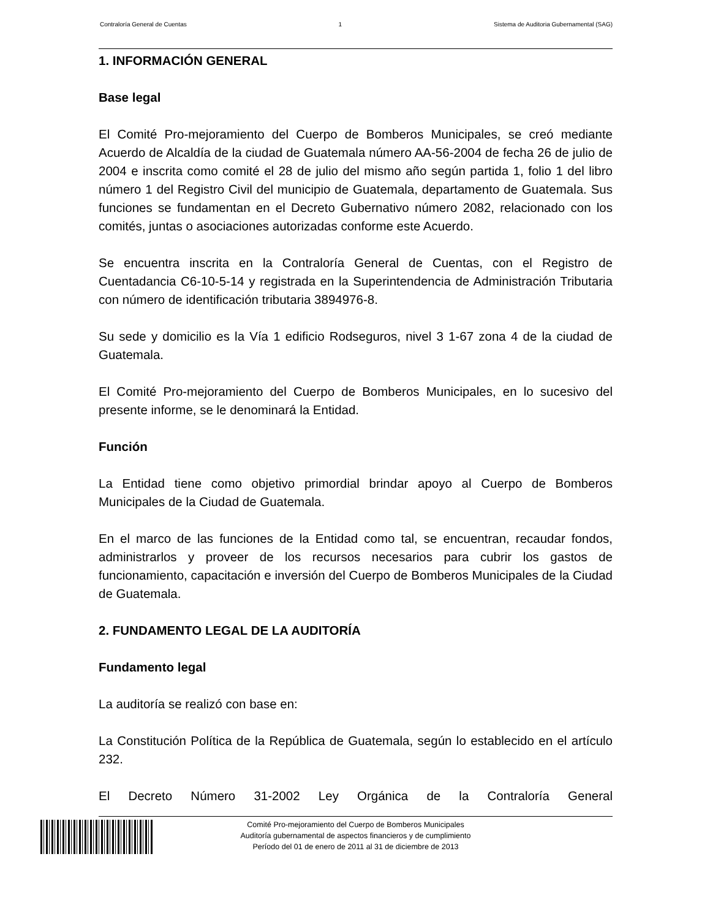Contraloría General de Cuentas 1 Sistema de Auditoria Gubernamental (SAG)
1. INFORMACIÓN GENERAL
Base legal
El Comité Pro-mejoramiento del Cuerpo de Bomberos Municipales, se creó mediante Acuerdo de Alcaldía de la ciudad de Guatemala número AA-56-2004 de fecha 26 de julio de 2004 e inscrita como comité el 28 de julio del mismo año según partida 1, folio 1 del libro número 1 del Registro Civil del municipio de Guatemala, departamento de Guatemala. Sus funciones se fundamentan en el Decreto Gubernativo número 2082, relacionado con los comités, juntas o asociaciones autorizadas conforme este Acuerdo.
Se encuentra inscrita en la Contraloría General de Cuentas, con el Registro de Cuentadancia C6-10-5-14 y registrada en la Superintendencia de Administración Tributaria con número de identificación tributaria 3894976-8.
Su sede y domicilio es la Vía 1 edificio Rodseguros, nivel 3 1-67 zona 4 de la ciudad de Guatemala.
El Comité Pro-mejoramiento del Cuerpo de Bomberos Municipales, en lo sucesivo del presente informe, se le denominará la Entidad.
Función
La Entidad tiene como objetivo primordial brindar apoyo al Cuerpo de Bomberos Municipales de la Ciudad de Guatemala.
En el marco de las funciones de la Entidad como tal, se encuentran, recaudar fondos, administrarlos y proveer de los recursos necesarios para cubrir los gastos de funcionamiento, capacitación e inversión del Cuerpo de Bomberos Municipales de la Ciudad de Guatemala.
2. FUNDAMENTO LEGAL DE LA AUDITORÍA
Fundamento legal
La auditoría se realizó con base en:
La Constitución Política de la República de Guatemala, según lo establecido en el artículo 232.
El Decreto Número 31-2002 Ley Orgánica de la Contraloría General
Comité Pro-mejoramiento del Cuerpo de Bomberos Municipales
Auditoría gubernamental de aspectos financieros y de cumplimiento
Período del 01 de enero de 2011 al 31 de diciembre de 2013